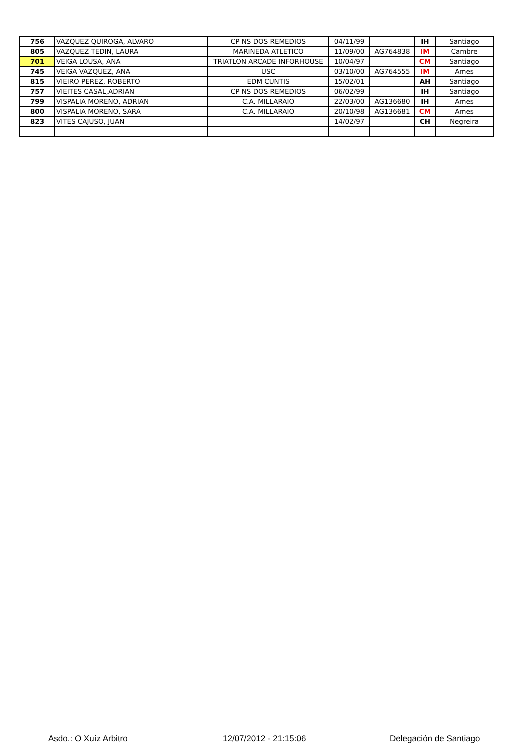| 756 | VAZQUEZ QUIROGA, ALVARO | CP NS DOS REMEDIOS | 04/11/99 | | IH | Santiago |
| 805 | VAZQUEZ TEDIN, LAURA | MARINEDA ATLETICO | 11/09/00 | AG764838 | IM | Cambre |
| 701 | VEIGA LOUSA, ANA | TRIATLON ARCADE INFORHOUSE | 10/04/97 | | CM | Santiago |
| 745 | VEIGA VAZQUEZ, ANA | USC | 03/10/00 | AG764555 | IM | Ames |
| 815 | VIEIRO PEREZ, ROBERTO | EDM CUNTIS | 15/02/01 | | AH | Santiago |
| 757 | VIEITES CASAL,ADRIAN | CP NS DOS REMEDIOS | 06/02/99 | | IH | Santiago |
| 799 | VISPALIA MORENO, ADRIAN | C.A. MILLARAIO | 22/03/00 | AG136680 | IH | Ames |
| 800 | VISPALIA MORENO, SARA | C.A. MILLARAIO | 20/10/98 | AG136681 | CM | Ames |
| 823 | VITES CAJUSO, JUAN | | 14/02/97 | | CH | Negreira |
Asdo.: O Xuíz Arbitro 12/07/2012 - 21:15:06 Delegación de Santiago